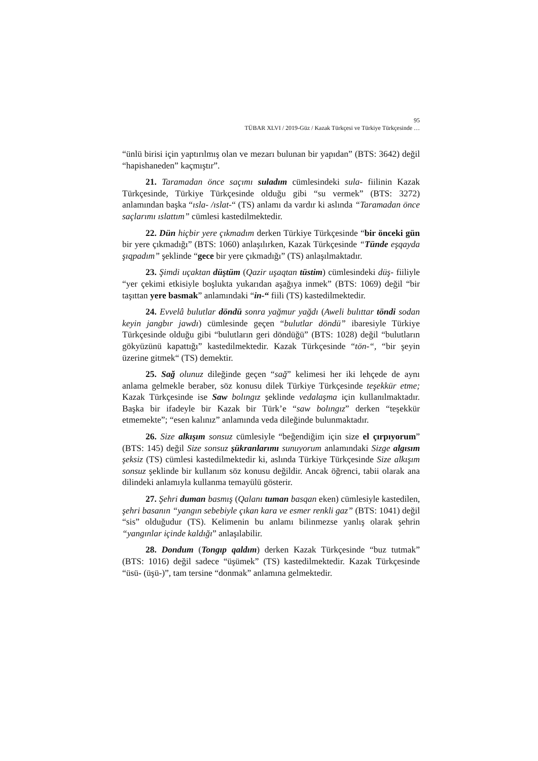95
TÜBAR XLVI / 2019-Güz / Kazak Türkçesi ve Türkiye Türkçesinde …
“ünlü birisi için yaptırılmış olan ve mezarı bulunan bir yapıdan” (BTS: 3642) değil “hapishaneden” kaçmıştır”.
21. Taramadan önce saçımı suladım cümlesindeki sula- fiilinin Kazak Türkçesinde, Türkiye Türkçesinde olduğu gibi “su vermek” (BTS: 3272) anlamından başka “ısla- /ıslat-“ (TS) anlamı da vardır ki aslında “Taramadan önce saçlarımı ıslattım” cümlesi kastedilmektedir.
22. Dün hiçbir yere çıkmadım derken Türkiye Türkçesinde “bir önceki gün bir yere çıkmadığı” (BTS: 1060) anlaşılırken, Kazak Türkçesinde “Tünde eşqayda şıqpadım” şeklinde “gece bir yere çıkmadığı” (TS) anlaşılmaktadır.
23. Şimdi uçaktan düştüm (Qazir uşaqtan tüstim) cümlesindeki düş- fiiliyle “yer çekimi etkisiyle boşlukta yukarıdan aşağıya inmek” (BTS: 1069) değil “bir taşıttan yere basmak” anlamındaki “in-“ fiili (TS) kastedilmektedir.
24. Evvelâ bulutlar döndü sonra yağmur yağdı (Aweli bulıttar töndi sodan keyin jangbır jawdı) cümlesinde geçen “bulutlar döndü” ibaresiyle Türkiye Türkçesinde olduğu gibi “bulutların geri döndüğü” (BTS: 1028) değil “bulutların gökyüzünü kapattığı” kastedilmektedir. Kazak Türkçesinde “tön-“, “bir şeyin üzerine gitmek“ (TS) demektir.
25. Sağ olunuz dileğinde geçen “sağ” kelimesi her iki lehçede de aynı anlama gelmekle beraber, söz konusu dilek Türkiye Türkçesinde teşekkür etme; Kazak Türkçesinde ise Saw bolıngız şeklinde vedalaşma için kullanılmaktadır. Başka bir ifadeyle bir Kazak bir Türk’e “saw bolıngız” derken “teşekkür etmemekte”; “esen kalınız” anlamında veda dileğinde bulunmaktadır.
26. Size alkışım sonsuz cümlesiyle “beğendiğim için size el çırpıyorum” (BTS: 145) değil Size sonsuz şükranlarımı sunuyorum anlamındaki Sizge algısım şeksiz (TS) cümlesi kastedilmektedir ki, aslında Türkiye Türkçesinde Size alkışım sonsuz şeklinde bir kullanım söz konusu değildir. Ancak öğrenci, tabii olarak ana dilindeki anlamıyla kullanma temayülü gösterir.
27. Şehri duman basmış (Qalanı tuman basqan eken) cümlesiyle kastedilen, şehri basanın “yangın sebebiyle çıkan kara ve esmer renkli gaz” (BTS: 1041) değil “sis” olduğudur (TS). Kelimenin bu anlamı bilinmezse yanlış olarak şehrin “yangınlar içinde kaldığı” anlaşılabilir.
28. Dondum (Tongıp qaldım) derken Kazak Türkçesinde “buz tutmak” (BTS: 1016) değil sadece “üşümek” (TS) kastedilmektedir. Kazak Türkçesinde “üsü- (üşü-)”, tam tersine “donmak” anlamına gelmektedir.